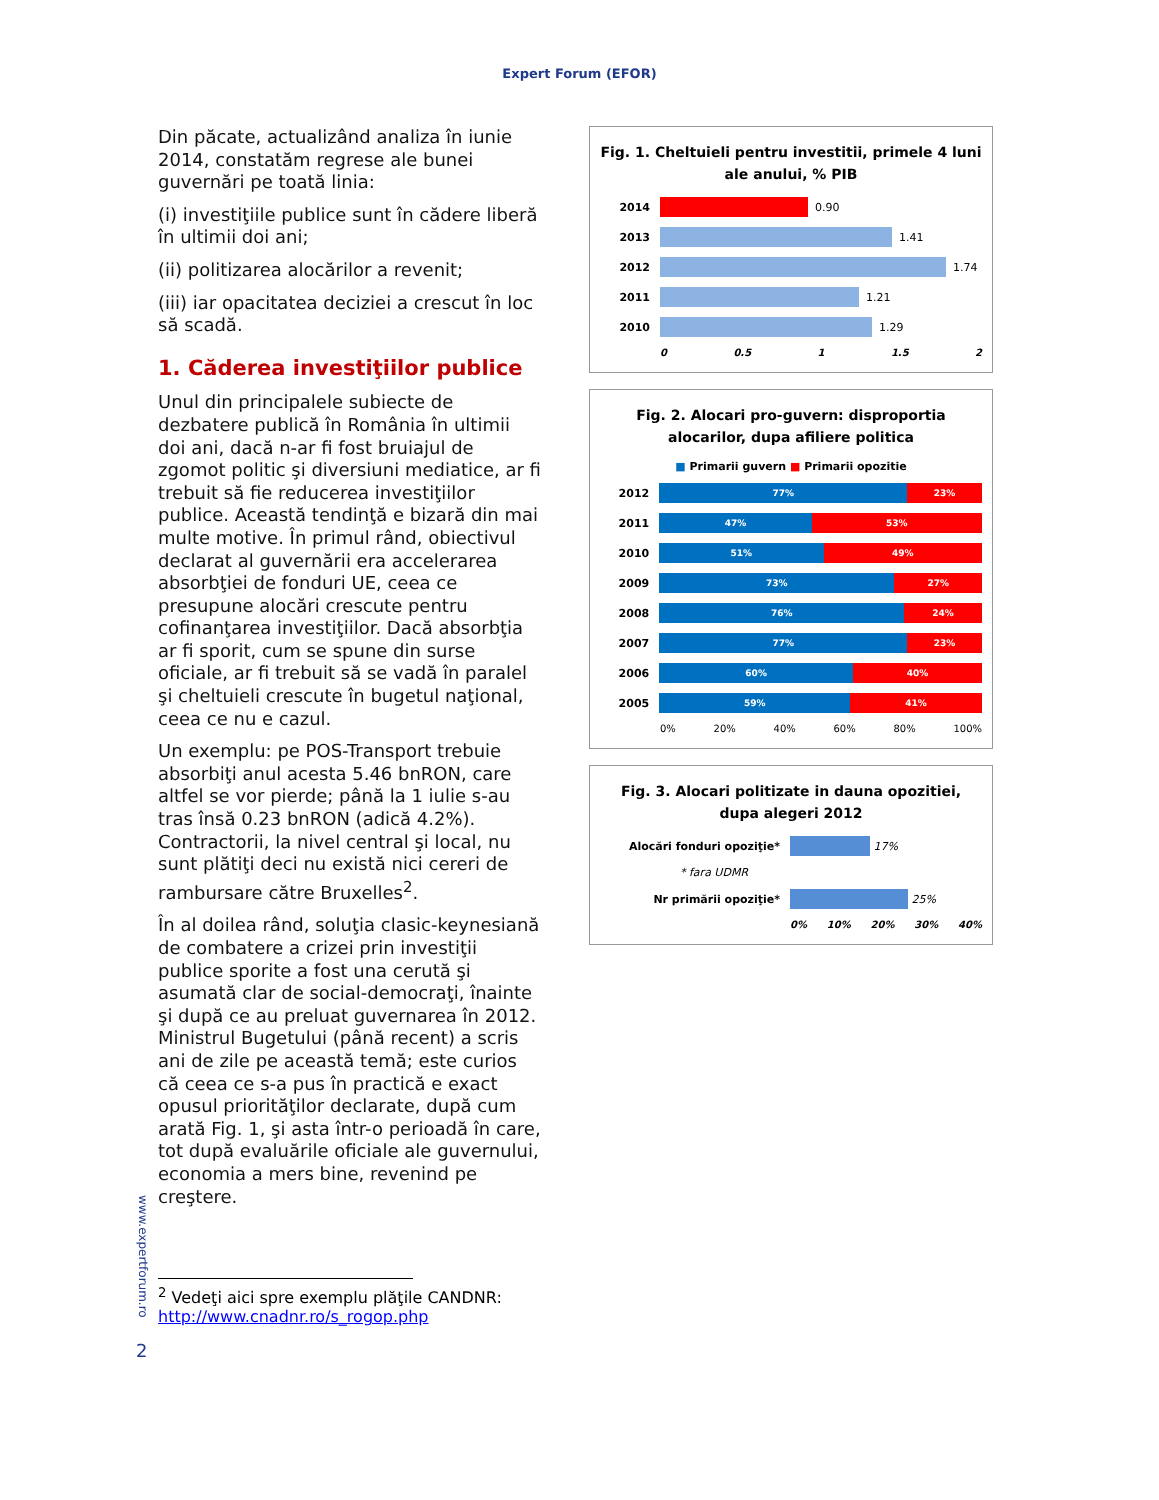Expert Forum (EFOR)
Din păcate, actualizând analiza în iunie 2014, constatăm regrese ale bunei guvernări pe toată linia:
(i) investiţiile publice sunt în cădere liberă în ultimii doi ani;
(ii) politizarea alocărilor a revenit;
(iii) iar opacitatea deciziei a crescut în loc să scadă.
1. Căderea investiţiilor publice
Unul din principalele subiecte de dezbatere publică în România în ultimii doi ani, dacă n-ar fi fost bruiajul de zgomot politic şi diversiuni mediatice, ar fi trebuit să fie reducerea investiţiilor publice. Această tendinţă e bizară din mai multe motive. În primul rând, obiectivul declarat al guvernării era accelerarea absorbţiei de fonduri UE, ceea ce presupune alocări crescute pentru cofinanţarea investiţiilor. Dacă absorbţia ar fi sporit, cum se spune din surse oficiale, ar fi trebuit să se vadă în paralel şi cheltuieli crescute în bugetul naţional, ceea ce nu e cazul.
Un exemplu: pe POS-Transport trebuie absorbiţi anul acesta 5.46 bnRON, care altfel se vor pierde; până la 1 iulie s-au tras însă 0.23 bnRON (adică 4.2%). Contractorii, la nivel central şi local, nu sunt plătiţi deci nu există nici cereri de rambursare către Bruxelles<sup>2</sup>.
În al doilea rând, soluţia clasic-keynesiană de combatere a crizei prin investiţii publice sporite a fost una cerută şi asumată clar de social-democraţi, înainte şi după ce au preluat guvernarea în 2012. Ministrul Bugetului (până recent) a scris ani de zile pe această temă; este curios că ceea ce s-a pus în practică e exact opusul priorităţilor declarate, după cum arată Fig. 1, şi asta într-o perioadă în care, tot după evaluările oficiale ale guvernului, economia a mers bine, revenind pe creştere.
Fig. 1. Cheltuieli pentru investitii, primele 4 luni ale anului, % PIB
2014
0.90
2013
1.41
2012
1.74
2011
1.21
2010
1.29
0 0.5 1 1.5 2
Fig. 2. Alocari pro-guvern: disproportia alocarilor, dupa afiliere politica
■ Primarii guvern ■ Primarii opozitie
2012
77% 23%
2011
47% 53%
2010
51% 49%
2009
73% 27%
2008
76% 24%
2007
77% 23%
2006
60% 40%
2005
59% 41%
0% 20% 40% 60% 80% 100%
Fig. 3. Alocari politizate in dauna opozitiei, dupa alegeri 2012
Alocări fonduri opoziţie* 17%
* fara UDMR
Nr primării opoziţie* 25%
0% 10% 20% 30% 40%
www.expertforum.ro
<sup>2</sup> Vedeţi aici spre exemplu plăţile CANDNR: http://www.cnadnr.ro/s_rogop.php
2